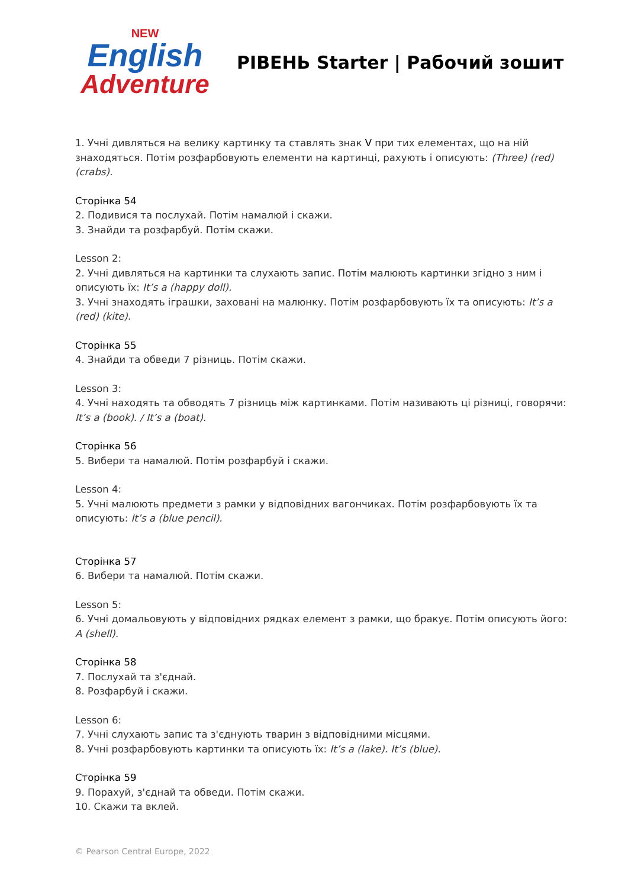NEW
English
Adventure
РІВЕНЬ Starter | Рабочий зошит
1. Учні дивляться на велику картинку та ставлять знак V при тих елементах, що на ній знаходяться. Потім розфарбовують елементи на картинці, рахують і описують: (Three) (red) (crabs).
Сторінка 54
2. Подивися та послухай. Потім намалюй і скажи.
3. Знайди та розфарбуй. Потім скажи.
Lesson 2:
2. Учні дивляться на картинки та слухають запис. Потім малюють картинки згідно з ним і описують їх: It’s a (happy doll).
3. Учні знаходять іграшки, заховані на малюнку. Потім розфарбовують їх та описують: It’s a (red) (kite).
Сторінка 55
4. Знайди та обведи 7 різниць. Потім скажи.
Lesson 3:
4. Учні находять та обводять 7 різниць між картинками. Потім називають ці різниці, говорячи: It’s a (book). / It’s a (boat).
Сторінка 56
5. Вибери та намалюй. Потім розфарбуй і скажи.
Lesson 4:
5. Учні малюють предмети з рамки у відповідних вагончиках. Потім розфарбовують їх та описують: It’s a (blue pencil).
Сторінка 57
6. Вибери та намалюй. Потім скажи.
Lesson 5:
6. Учні домальовують у відповідних рядках елемент з рамки, що бракує. Потім описують його: A (shell).
Сторінка 58
7. Послухай та з'єднай.
8. Розфарбуй і скажи.
Lesson 6:
7. Учні слухають запис та з'єднують тварин з відповідними місцями.
8. Учні розфарбовують картинки та описують їх: It’s a (lake). It’s (blue).
Сторінка 59
9. Порахуй, з'єднай та обведи. Потім скажи.
10. Скажи та вклей.
© Pearson Central Europe, 2022